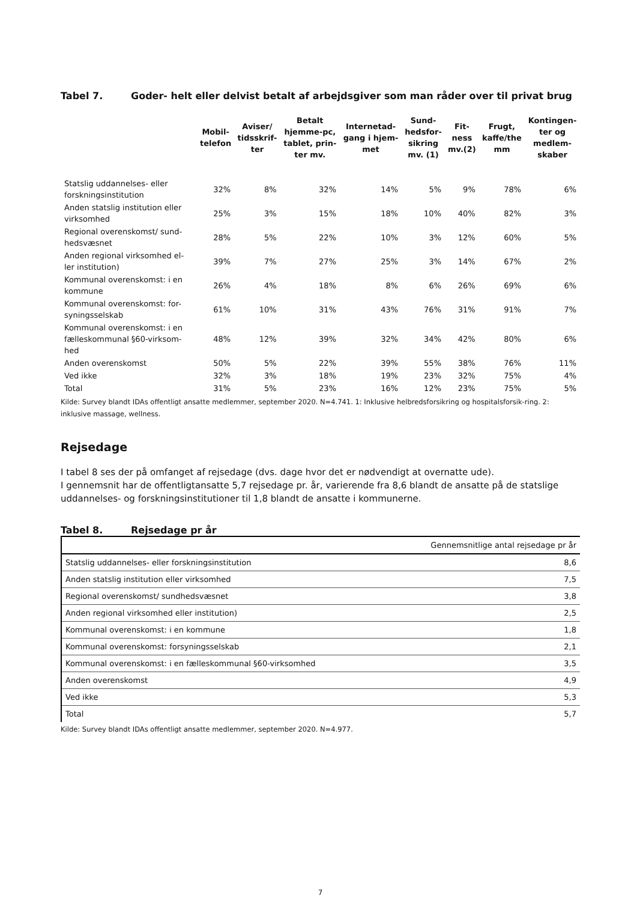Tabel 7. Goder- helt eller delvist betalt af arbejdsgiver som man råder over til privat brug
| | Mobil- telefon | Aviser/ tidsskrif- ter | Betalt hjemme-pc, tablet, prin- ter mv. | Internetad- gang i hjem- met | Sund- hedsfor- sikring mv. (1) | Fit- ness mv.(2) | Frugt, kaffe/the mm | Kontingen- ter og medlem- skaber |
| --- | --- | --- | --- | --- | --- | --- | --- | --- |
| Statslig uddannelses- eller forskningsinstitution | 32% | 8% | 32% | 14% | 5% | 9% | 78% | 6% |
| Anden statslig institution eller virksomhed | 25% | 3% | 15% | 18% | 10% | 40% | 82% | 3% |
| Regional overenskomst/ sund-hedsvæsnet | 28% | 5% | 22% | 10% | 3% | 12% | 60% | 5% |
| Anden regional virksomhed el-ler institution) | 39% | 7% | 27% | 25% | 3% | 14% | 67% | 2% |
| Kommunal overenskomst: i en kommune | 26% | 4% | 18% | 8% | 6% | 26% | 69% | 6% |
| Kommunal overenskomst: for-syningsselskab | 61% | 10% | 31% | 43% | 76% | 31% | 91% | 7% |
| Kommunal overenskomst: i en fælleskommunal §60-virksom-hed | 48% | 12% | 39% | 32% | 34% | 42% | 80% | 6% |
| Anden overenskomst | 50% | 5% | 22% | 39% | 55% | 38% | 76% | 11% |
| Ved ikke | 32% | 3% | 18% | 19% | 23% | 32% | 75% | 4% |
| Total | 31% | 5% | 23% | 16% | 12% | 23% | 75% | 5% |
Kilde: Survey blandt IDAs offentligt ansatte medlemmer, september 2020. N=4.741. 1: Inklusive helbredsforsikring og hospitalsforsik-ring. 2: inklusive massage, wellness.
Rejsedage
I tabel 8 ses der på omfanget af rejsedage (dvs. dage hvor det er nødvendigt at overnatte ude).
I gennemsnit har de offentligtansatte 5,7 rejsedage pr. år, varierende fra 8,6 blandt de ansatte på de statslige uddannelses- og forskningsinstitutioner til 1,8 blandt de ansatte i kommunerne.
Tabel 8. Rejsedage pr år
| | Gennemsnitlige antal rejsedage pr år |
| --- | --- |
| Statslig uddannelses- eller forskningsinstitution | 8,6 |
| Anden statslig institution eller virksomhed | 7,5 |
| Regional overenskomst/ sundhedsvæsnet | 3,8 |
| Anden regional virksomhed eller institution) | 2,5 |
| Kommunal overenskomst: i en kommune | 1,8 |
| Kommunal overenskomst: forsyningsselskab | 2,1 |
| Kommunal overenskomst: i en fælleskommunal §60-virksomhed | 3,5 |
| Anden overenskomst | 4,9 |
| Ved ikke | 5,3 |
| Total | 5,7 |
Kilde: Survey blandt IDAs offentligt ansatte medlemmer, september 2020. N=4.977.
7